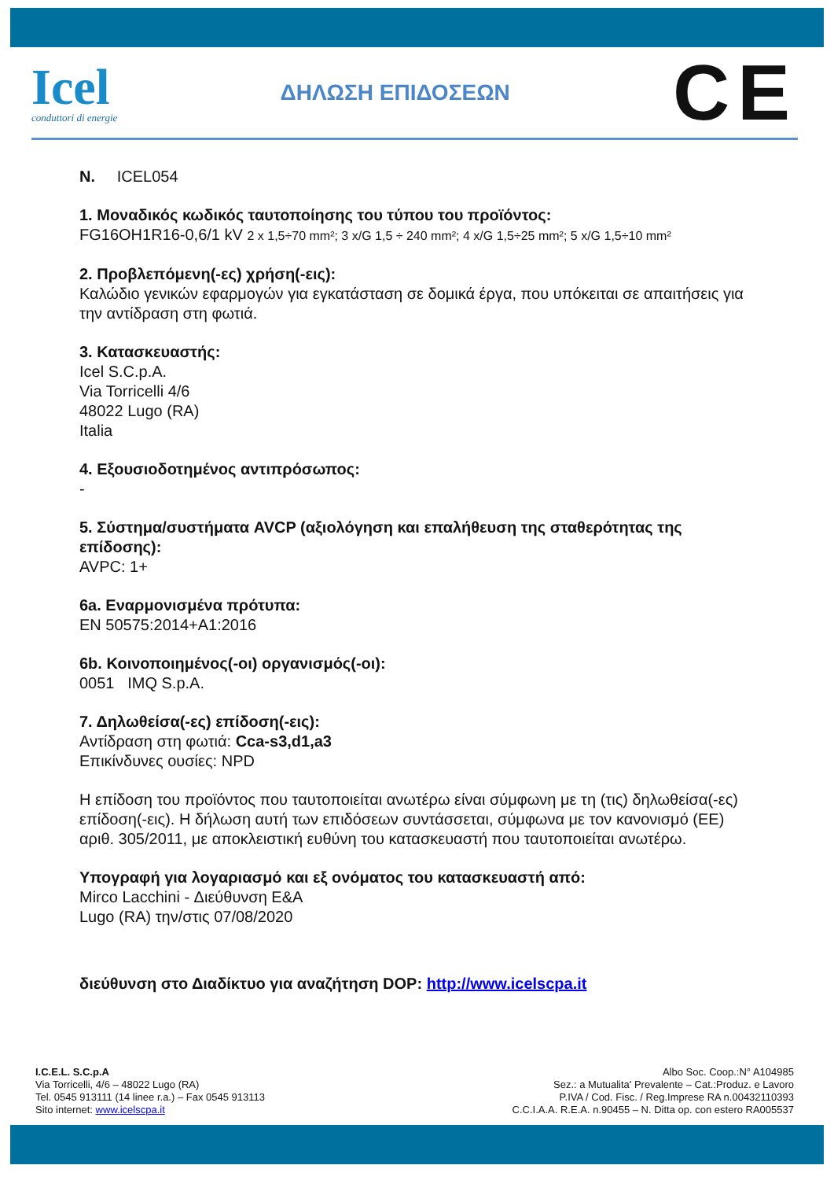Icel
conduttori di energie
ΔΗΛΩΣΗ ΕΠΙΔΟΣΕΩΝ
CE
N. ICEL054
1. Μοναδικός κωδικός ταυτοποίησης του τύπου του προϊόντος:
FG16OH1R16-0,6/1 kV 2 x 1,5÷70 mm²; 3 x/G 1,5 ÷ 240 mm²; 4 x/G 1,5÷25 mm²; 5 x/G 1,5÷10 mm²
2. Προβλεπόμενη(-ες) χρήση(-εις):
Καλώδιο γενικών εφαρμογών για εγκατάσταση σε δομικά έργα, που υπόκειται σε απαιτήσεις για την αντίδραση στη φωτιά.
3. Κατασκευαστής:
Icel S.C.p.A.
Via Torricelli 4/6
48022 Lugo (RA)
Italia
4. Εξουσιοδοτημένος αντιπρόσωπος:
-
5. Σύστημα/συστήματα AVCP (αξιολόγηση και επαλήθευση της σταθερότητας της επίδοσης):
AVPC: 1+
6a. Εναρμονισμένα πρότυπα:
EN 50575:2014+A1:2016
6b. Κοινοποιημένος(-οι) οργανισμός(-οι):
0051 IMQ S.p.A.
7. Δηλωθείσα(-ες) επίδοση(-εις):
Αντίδραση στη φωτιά: Cca-s3,d1,a3
Επικίνδυνες ουσίες: NPD
Η επίδοση του προϊόντος που ταυτοποιείται ανωτέρω είναι σύμφωνη με τη (τις) δηλωθείσα(-ες) επίδοση(-εις). Η δήλωση αυτή των επιδόσεων συντάσσεται, σύμφωνα με τον κανονισμό (ΕΕ) αριθ. 305/2011, με αποκλειστική ευθύνη του κατασκευαστή που ταυτοποιείται ανωτέρω.
Υπογραφή για λογαριασμό και εξ ονόματος του κατασκευαστή από:
Mirco Lacchini - Διεύθυνση E&A
Lugo (RA) την/στις 07/08/2020
διεύθυνση στο Διαδίκτυο για αναζήτηση DOP: http://www.icelscpa.it
I.C.E.L. S.C.p.A
Via Torricelli, 4/6 – 48022 Lugo (RA)
Tel. 0545 913111 (14 linee r.a.) – Fax 0545 913113
Sito internet: www.icelscpa.it
Albo Soc. Coop.:N° A104985
Sez.: a Mutualita' Prevalente – Cat.:Produz. e Lavoro
P.IVA / Cod. Fisc. / Reg.Imprese RA n.00432110393
C.C.I.A.A. R.E.A. n.90455 – N. Ditta op. con estero RA005537